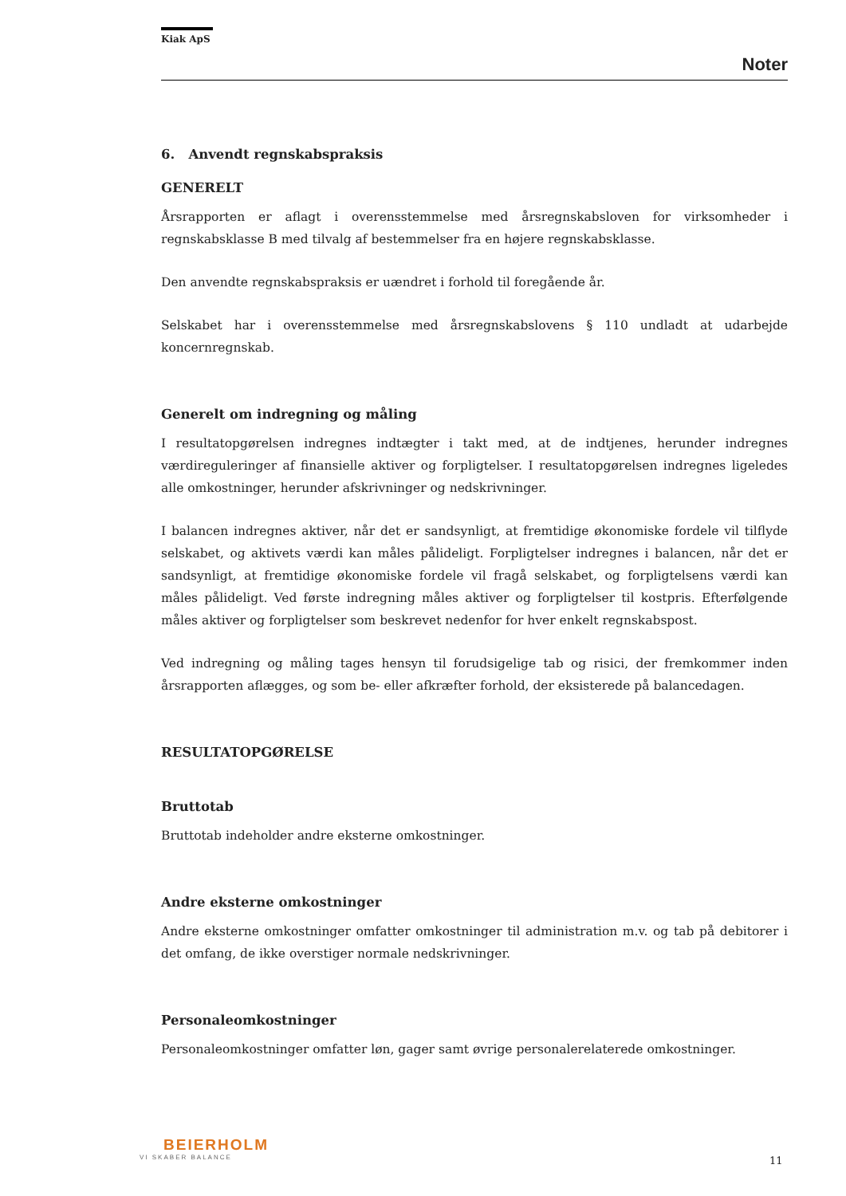Kiak ApS
Noter
6. Anvendt regnskabspraksis
GENERELT
Årsrapporten er aflagt i overensstemmelse med årsregnskabsloven for virksomheder i regnskabsklasse B med tilvalg af bestemmelser fra en højere regnskabsklasse.
Den anvendte regnskabspraksis er uændret i forhold til foregående år.
Selskabet har i overensstemmelse med årsregnskabslovens § 110 undladt at udarbejde koncernregnskab.
Generelt om indregning og måling
I resultatopgørelsen indregnes indtægter i takt med, at de indtjenes, herunder indregnes værdireguleringer af finansielle aktiver og forpligtelser. I resultatopgørelsen indregnes ligeledes alle omkostninger, herunder afskrivninger og nedskrivninger.
I balancen indregnes aktiver, når det er sandsynligt, at fremtidige økonomiske fordele vil tilflyde selskabet, og aktivets værdi kan måles pålideligt. Forpligtelser indregnes i balancen, når det er sandsynligt, at fremtidige økonomiske fordele vil fragå selskabet, og forpligtelsens værdi kan måles pålideligt. Ved første indregning måles aktiver og forpligtelser til kostpris. Efterfølgende måles aktiver og forpligtelser som beskrevet nedenfor for hver enkelt regnskabspost.
Ved indregning og måling tages hensyn til forudsigelige tab og risici, der fremkommer inden årsrapporten aflægges, og som be- eller afkræfter forhold, der eksisterede på balancedagen.
RESULTATOPGØRELSE
Bruttotab
Bruttotab indeholder andre eksterne omkostninger.
Andre eksterne omkostninger
Andre eksterne omkostninger omfatter omkostninger til administration m.v. og tab på debitorer i det omfang, de ikke overstiger normale nedskrivninger.
Personaleomkostninger
Personaleomkostninger omfatter løn, gager samt øvrige personalerelaterede omkostninger.
BEIERHOLM
VI SKABER BALANCE
11